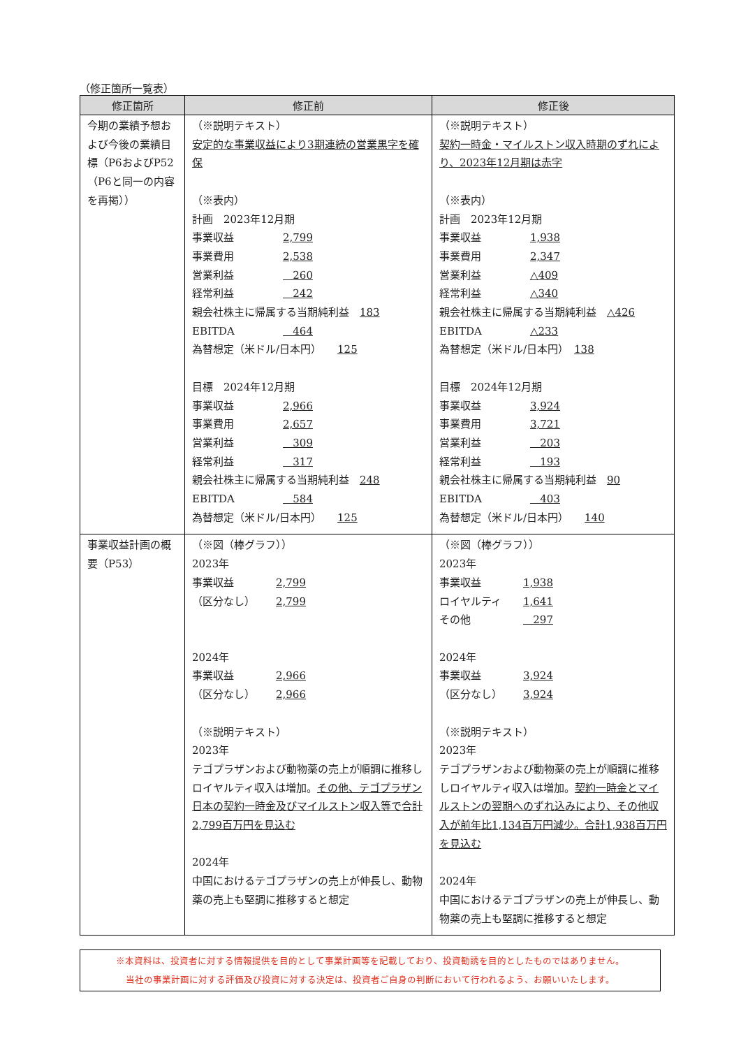（修正箇所一覧表）
| 修正箇所 | 修正前 | 修正後 |
| --- | --- | --- |
| 今期の業績予想および今後の業績目標（P6およびP52（P6と同一の内容を再掲）） | （※説明テキスト） 安定的な事業収益により3期連続の営業黒字を確保 （※表内） 計画 2023年12月期 事業収益 2,799 事業費用 2,538 営業利益 260 経常利益 242 親会社株主に帰属する当期純利益 183 EBITDA 464 為替想定（米ドル/日本円） 125 目標 2024年12月期 事業収益 2,966 事業費用 2,657 営業利益 309 経常利益 317 親会社株主に帰属する当期純利益 248 EBITDA 584 為替想定（米ドル/日本円） 125 | （※説明テキスト） 契約一時金・マイルストン収入時期のずれにより、2023年12月期は赤字 （※表内） 計画 2023年12月期 事業収益 1,938 事業費用 2,347 営業利益 △409 経常利益 △340 親会社株主に帰属する当期純利益 △426 EBITDA △233 為替想定（米ドル/日本円） 138 目標 2024年12月期 事業収益 3,924 事業費用 3,721 営業利益 203 経常利益 193 親会社株主に帰属する当期純利益 90 EBITDA 403 為替想定（米ドル/日本円） 140 |
| 事業収益計画の概要（P53） | （※図（棒グラフ）） 2023年 事業収益 2,799 （区分なし） 2,799 2024年 事業収益 2,966 （区分なし） 2,966 （※説明テキスト） 2023年 テゴプラザンおよび動物薬の売上が順調に推移しロイヤルティ収入は増加。 その他、テゴプラザン日本の契約一時金及びマイルストン収入等で合計2,799百万円を見込む 2024年 中国におけるテゴプラザンの売上が伸長し、動物薬の売上も堅調に推移すると想定 | （※図（棒グラフ）） 2023年 事業収益 1,938 ロイヤルティ 1,641 その他 297 2024年 事業収益 3,924 （区分なし） 3,924 （※説明テキスト） 2023年 テゴプラザンおよび動物薬の売上が順調に推移しロイヤルティ収入は増加。 契約一時金とマイルストンの翌期へのずれ込みにより、その他収入が前年比1,134百万円減少。合計1,938百万円を見込む 2024年 中国におけるテゴプラザンの売上が伸長し、動物薬の売上も堅調に推移すると想定 |
※本資料は、投資者に対する情報提供を目的として事業計画等を記載しており、投資勧誘を目的としたものではありません。
当社の事業計画に対する評価及び投資に対する決定は、投資者ご自身の判断において行われるよう、お願いいたします。